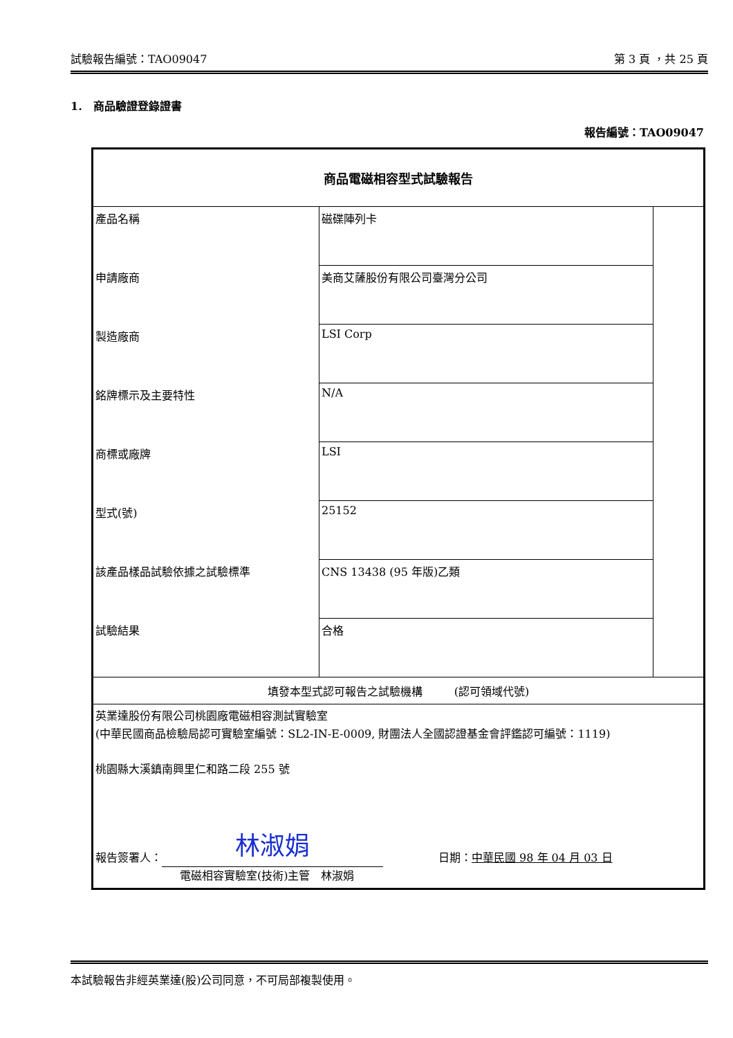試驗報告編號：TAO09047 第 3 頁 ，共 25 頁
1. 商品驗證登錄證書
報告編號：TAO09047
| 商品電磁相容型式試驗報告 | | |
| 產品名稱 | 磁碟陣列卡 | |
| 申請廠商 | 美商艾薩股份有限公司臺灣分公司 | |
| 製造廠商 | LSI Corp | |
| 銘牌標示及主要特性 | N/A | |
| 商標或廠牌 | LSI | |
| 型式(號) | 25152 | |
| 該產品樣品試驗依據之試驗標準 | CNS 13438 (95 年版)乙類 | |
| 試驗結果 | 合格 | |
| 填發本型式認可報告之試驗機構 (認可領域代號) | | |
| 英業達股份有限公司桃園廠電磁相容測試實驗室 (中華民國商品檢驗局認可實驗室編號：SL2-IN-E-0009, 財團法人全國認證基金會評鑑認可編號：1119) 桃園縣大溪鎮南興里仁和路二段 255 號 報告簽署人： 林淑娟 日期： 中華民國 98 年 04 月 03 日 電磁相容實驗室(技術)主管 林淑娟 | | |
本試驗報告非經英業達(股)公司同意，不可局部複製使用。